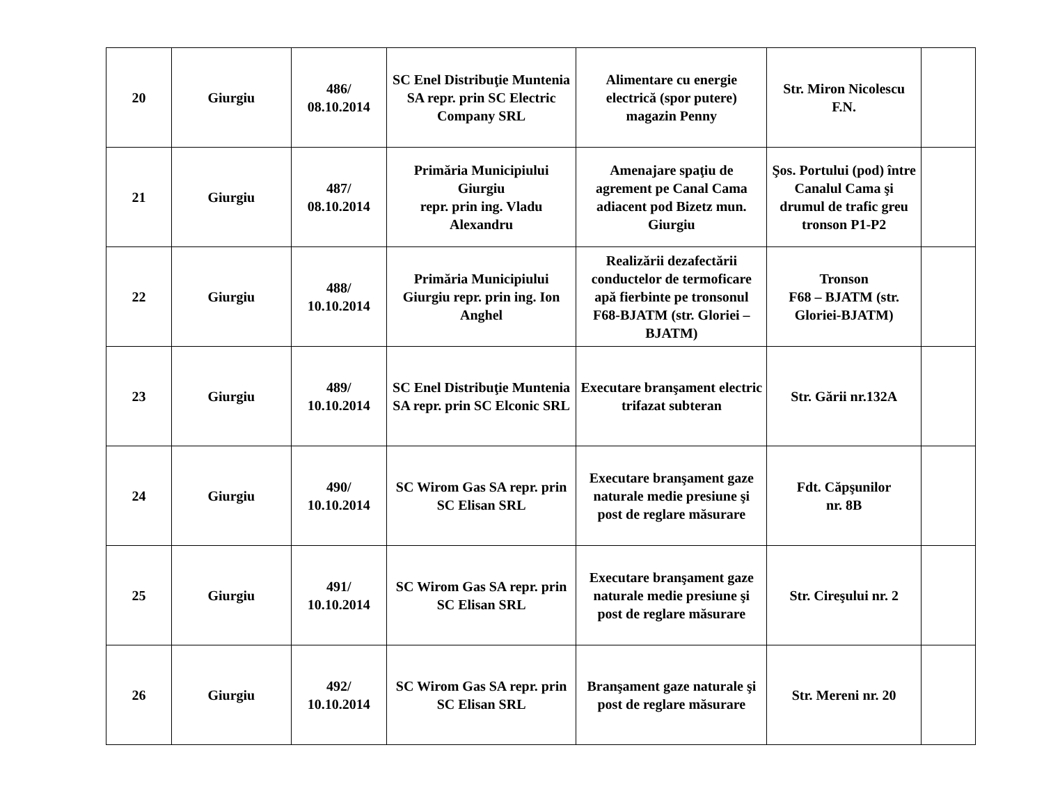| 20 | Giurgiu | 486/ 08.10.2014 | SC Enel Distribuţie Muntenia SA repr. prin SC Electric Company SRL | Alimentare cu energie electrică (spor putere) magazin Penny | Str. Miron Nicolescu F.N. | |
| 21 | Giurgiu | 487/ 08.10.2014 | Primăria Municipiului Giurgiu repr. prin ing. Vladu Alexandru | Amenajare spaţiu de agrement pe Canal Cama adiacent pod Bizetz mun. Giurgiu | Şos. Portului (pod) între Canalul Cama şi drumul de trafic greu tronson P1-P2 | |
| 22 | Giurgiu | 488/ 10.10.2014 | Primăria Municipiului Giurgiu repr. prin ing. Ion Anghel | Realizării dezafectării conductelor de termoficare apă fierbinte pe tronsonul F68-BJATM (str. Gloriei – BJATM) | Tronson F68 – BJATM (str. Gloriei-BJATM) | |
| 23 | Giurgiu | 489/ 10.10.2014 | SC Enel Distribuţie Muntenia SA repr. prin SC Elconic SRL | Executare branşament electric trifazat subteran | Str. Gării nr.132A | |
| 24 | Giurgiu | 490/ 10.10.2014 | SC Wirom Gas SA repr. prin SC Elisan SRL | Executare branşament gaze naturale medie presiune şi post de reglare măsurare | Fdt. Căpşunilor nr. 8B | |
| 25 | Giurgiu | 491/ 10.10.2014 | SC Wirom Gas SA repr. prin SC Elisan SRL | Executare branşament gaze naturale medie presiune şi post de reglare măsurare | Str. Cireşului nr. 2 | |
| 26 | Giurgiu | 492/ 10.10.2014 | SC Wirom Gas SA repr. prin SC Elisan SRL | Branşament gaze naturale şi post de reglare măsurare | Str. Mereni nr. 20 | |